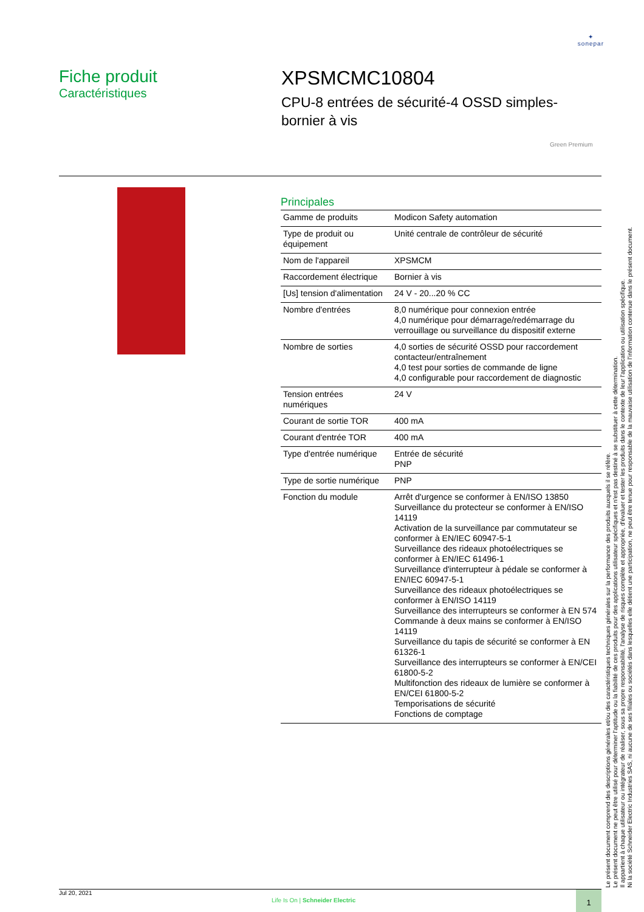✦
sonepar
Fiche produit
Caractéristiques
XPSMCMC10804
CPU-8 entrées de sécurité-4 OSSD simples-
bornier à vis
Green Premium
Principales
| Gamme de produits | Modicon Safety automation |
| Type de produit ou équipement | Unité centrale de contrôleur de sécurité |
| Nom de l'appareil | XPSMCM |
| Raccordement électrique | Bornier à vis |
| [Us] tension d'alimentation | 24 V - 20...20 % CC |
| Nombre d'entrées | 8,0 numérique pour connexion entrée 4,0 numérique pour démarrage/redémarrage du verrouillage ou surveillance du dispositif externe |
| Nombre de sorties | 4,0 sorties de sécurité OSSD pour raccordement contacteur/entraînement 4,0 test pour sorties de commande de ligne 4,0 configurable pour raccordement de diagnostic |
| Tension entrées numériques | 24 V |
| Courant de sortie TOR | 400 mA |
| Courant d'entrée TOR | 400 mA |
| Type d'entrée numérique | Entrée de sécurité PNP |
| Type de sortie numérique | PNP |
| Fonction du module | Arrêt d'urgence se conformer à EN/ISO 13850 Surveillance du protecteur se conformer à EN/ISO 14119 Activation de la surveillance par commutateur se conformer à EN/IEC 60947-5-1 Surveillance des rideaux photoélectriques se conformer à EN/IEC 61496-1 Surveillance d'interrupteur à pédale se conformer à EN/IEC 60947-5-1 Surveillance des rideaux photoélectriques se conformer à EN/ISO 14119 Surveillance des interrupteurs se conformer à EN 574 Commande à deux mains se conformer à EN/ISO 14119 Surveillance du tapis de sécurité se conformer à EN 61326-1 Surveillance des interrupteurs se conformer à EN/CEI 61800-5-2 Multifonction des rideaux de lumière se conformer à EN/CEI 61800-5-2 Temporisations de sécurité Fonctions de comptage |
Le présent document comprend des descriptions générales et/ou des caractéristiques techniques générales sur la performance des produits auxquels il se réfère.
Le présent document ne peut être utilisé pour déterminer l'aptitude ou la fiabilité de ces produits pour des applications utilisateur spécifiques et n'est pas destiné à se substituer à cette détermination.
Il appartient à chaque utilisateur ou intégrateur de réaliser, sous sa propre responsabilité, l'analyse de risques complète et appropriée, d'évaluer et tester les produits dans le contexte de leur l'application ou utilisation spécifique.
Ni la société Schneider Electric Industries SAS, ni aucune de ses filiales ou sociétés dans lesquelles elle détient une participation, ne peut être tenue pour responsable de la mauvaise utilisation de l'information contenue dans le présent document.
Jul 20, 2021
Life Is On | Schneider Electric
1